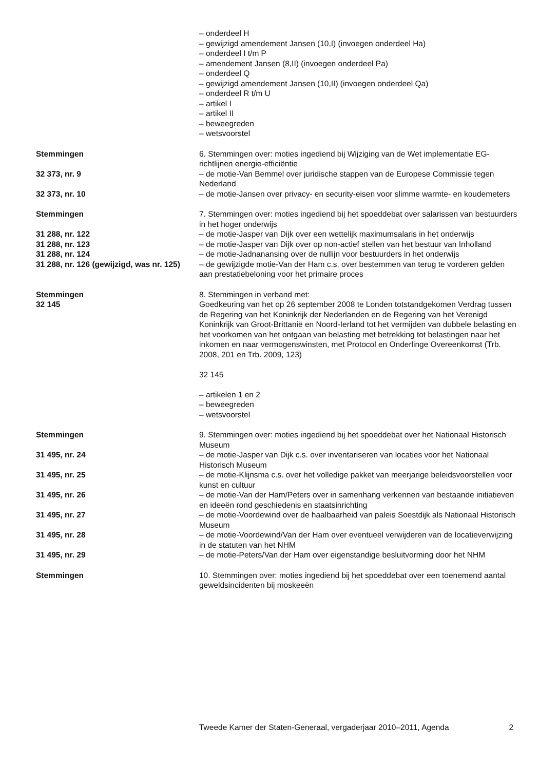– onderdeel H
– gewijzigd amendement Jansen (10,I) (invoegen onderdeel Ha)
– onderdeel I t/m P
– amendement Jansen (8,II) (invoegen onderdeel Pa)
– onderdeel Q
– gewijzigd amendement Jansen (10,II) (invoegen onderdeel Qa)
– onderdeel R t/m U
– artikel I
– artikel II
– beweegreden
– wetsvoorstel
Stemmingen 6. Stemmingen over: moties ingediend bij Wijziging van de Wet implementatie EG-richtlijnen energie-efficiëntie
32 373, nr. 9 – de motie-Van Bemmel over juridische stappen van de Europese Commissie tegen Nederland
32 373, nr. 10 – de motie-Jansen over privacy- en security-eisen voor slimme warmte- en koudemeters
Stemmingen 7. Stemmingen over: moties ingediend bij het spoeddebat over salarissen van bestuurders in het hoger onderwijs
31 288, nr. 122 – de motie-Jasper van Dijk over een wettelijk maximumsalaris in het onderwijs
31 288, nr. 123 – de motie-Jasper van Dijk over op non-actief stellen van het bestuur van Inholland
31 288, nr. 124 – de motie-Jadnanansing over de nullijn voor bestuurders in het onderwijs
31 288, nr. 126 (gewijzigd, was nr. 125)
– de gewijzigde motie-Van der Ham c.s. over bestemmen van terug te vorderen gelden aan prestatiebeloning voor het primaire proces
Stemmingen
32 145
8. Stemmingen in verband met:
Goedkeuring van het op 26 september 2008 te Londen totstandgekomen Verdrag tussen de Regering van het Koninkrijk der Nederlanden en de Regering van het Verenigd Koninkrijk van Groot-Brittanië en Noord-Ierland tot het vermijden van dubbele belasting en het voorkomen van het ontgaan van belasting met betrekking tot belastingen naar het inkomen en naar vermogenswinsten, met Protocol en Onderlinge Overeenkomst (Trb. 2008, 201 en Trb. 2009, 123)
32 145
– artikelen 1 en 2
– beweegreden
– wetsvoorstel
Stemmingen 9. Stemmingen over: moties ingediend bij het spoeddebat over het Nationaal Historisch Museum
31 495, nr. 24 – de motie-Jasper van Dijk c.s. over inventariseren van locaties voor het Nationaal Historisch Museum
31 495, nr. 25 – de motie-Klijnsma c.s. over het volledige pakket van meerjarige beleidsvoorstellen voor kunst en cultuur
31 495, nr. 26 – de motie-Van der Ham/Peters over in samenhang verkennen van bestaande initiatieven en ideeën rond geschiedenis en staatsinrichting
31 495, nr. 27 – de motie-Voordewind over de haalbaarheid van paleis Soestdijk als Nationaal Historisch Museum
31 495, nr. 28 – de motie-Voordewind/Van der Ham over eventueel verwijderen van de locatieverwijzing in de statuten van het NHM
31 495, nr. 29 – de motie-Peters/Van der Ham over eigenstandige besluitvorming door het NHM
Stemmingen 10. Stemmingen over: moties ingediend bij het spoeddebat over een toenemend aantal geweldsincidenten bij moskeeën
Tweede Kamer der Staten-Generaal, vergaderjaar 2010–2011, Agenda 2